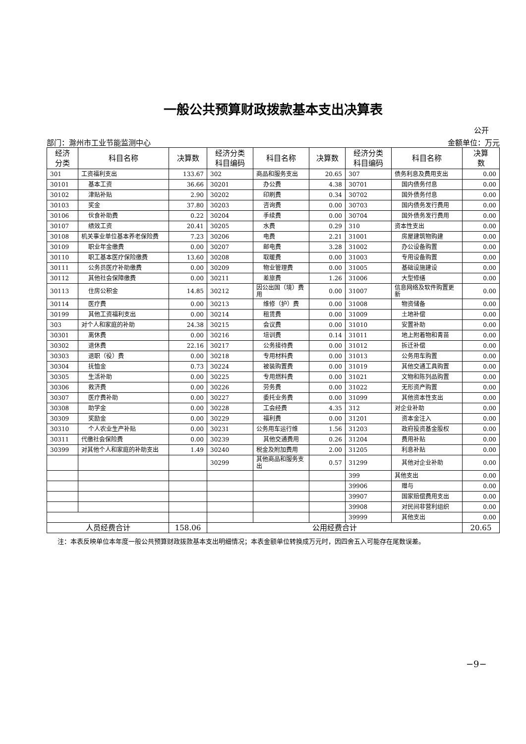一般公共预算财政拨款基本支出决算表
公开
部门：滁州市工业节能监测中心 金额单位：万元
| 经济 分类 | 科目名称 | 决算数 | 经济分类 科目编码 | 科目名称 | 决算数 | 经济分类 科目编码 | 科目名称 | 决算 数 |
| --- | --- | --- | --- | --- | --- | --- | --- | --- |
| 301 | 工资福利支出 | 133.67 | 302 | 商品和服务支出 | 20.65 | 307 | 债务利息及费用支出 | 0.00 |
| 30101 | 基本工资 | 36.66 | 30201 | 办公费 | 4.38 | 30701 | 国内债务付息 | 0.00 |
| 30102 | 津贴补贴 | 2.90 | 30202 | 印刷费 | 0.34 | 30702 | 国外债务付息 | 0.00 |
| 30103 | 奖金 | 37.80 | 30203 | 咨询费 | 0.00 | 30703 | 国内债务发行费用 | 0.00 |
| 30106 | 伙食补助费 | 0.22 | 30204 | 手续费 | 0.00 | 30704 | 国外债务发行费用 | 0.00 |
| 30107 | 绩效工资 | 20.41 | 30205 | 水费 | 0.29 | 310 | 资本性支出 | 0.00 |
| 30108 | 机关事业单位基本养老保险费 | 7.23 | 30206 | 电费 | 2.21 | 31001 | 房屋建筑物购建 | 0.00 |
| 30109 | 职业年金缴费 | 0.00 | 30207 | 邮电费 | 3.28 | 31002 | 办公设备购置 | 0.00 |
| 30110 | 职工基本医疗保险缴费 | 13.60 | 30208 | 取暖费 | 0.00 | 31003 | 专用设备购置 | 0.00 |
| 30111 | 公务员医疗补助缴费 | 0.00 | 30209 | 物业管理费 | 0.00 | 31005 | 基础设施建设 | 0.00 |
| 30112 | 其他社会保障缴费 | 0.00 | 30211 | 差旅费 | 1.26 | 31006 | 大型修缮 | 0.00 |
| 30113 | 住房公积金 | 14.85 | 30212 | 因公出国（境）费用 | 0.00 | 31007 | 信息网络及软件购置更新 | 0.00 |
| 30114 | 医疗费 | 0.00 | 30213 | 维修（护）费 | 0.00 | 31008 | 物资储备 | 0.00 |
| 30199 | 其他工资福利支出 | 0.00 | 30214 | 租赁费 | 0.00 | 31009 | 土地补偿 | 0.00 |
| 303 | 对个人和家庭的补助 | 24.38 | 30215 | 会议费 | 0.00 | 31010 | 安置补助 | 0.00 |
| 30301 | 离休费 | 0.00 | 30216 | 培训费 | 0.14 | 31011 | 地上附着物和青苗 | 0.00 |
| 30302 | 退休费 | 22.16 | 30217 | 公务接待费 | 0.00 | 31012 | 拆迁补偿 | 0.00 |
| 30303 | 退职（役）费 | 0.00 | 30218 | 专用材料费 | 0.00 | 31013 | 公务用车购置 | 0.00 |
| 30304 | 抚恤金 | 0.73 | 30224 | 被装购置费 | 0.00 | 31019 | 其他交通工具购置 | 0.00 |
| 30305 | 生活补助 | 0.00 | 30225 | 专用燃料费 | 0.00 | 31021 | 文物和陈列品购置 | 0.00 |
| 30306 | 救济费 | 0.00 | 30226 | 劳务费 | 0.00 | 31022 | 无形资产购置 | 0.00 |
| 30307 | 医疗费补助 | 0.00 | 30227 | 委托业务费 | 0.00 | 31099 | 其他资本性支出 | 0.00 |
| 30308 | 助学金 | 0.00 | 30228 | 工会经费 | 4.35 | 312 | 对企业补助 | 0.00 |
| 30309 | 奖励金 | 0.00 | 30229 | 福利费 | 0.00 | 31201 | 资本金注入 | 0.00 |
| 30310 | 个人农业生产补贴 | 0.00 | 30231 | 公务用车运行维 | 1.56 | 31203 | 政府投资基金股权 | 0.00 |
| 30311 | 代缴社会保险费 | 0.00 | 30239 | 其他交通费用 | 0.26 | 31204 | 费用补贴 | 0.00 |
| 30399 | 对其他个人和家庭的补助支出 | 1.49 | 30240 | 税金及附加费用 | 2.00 | 31205 | 利息补贴 | 0.00 |
| | | | 30299 | 其他商品和服务支出 | 0.57 | 31299 | 其他对企业补助 | 0.00 |
| | | | | | | 399 | 其他支出 | 0.00 |
| | | | | | | 39906 | 赠与 | 0.00 |
| | | | | | | 39907 | 国家赔偿费用支出 | 0.00 |
| | | | | | | 39908 | 对民间非营利组织 | 0.00 |
| | | | | | | 39999 | 其他支出 | 0.00 |
| 人员经费合计 | | 158.06 | 公用经费合计 | | | | | 20.65 |
注：本表反映单位本年度一般公共预算财政拨款基本支出明细情况；本表金额单位转换成万元时，因四舍五入可能存在尾数误差。
−9−